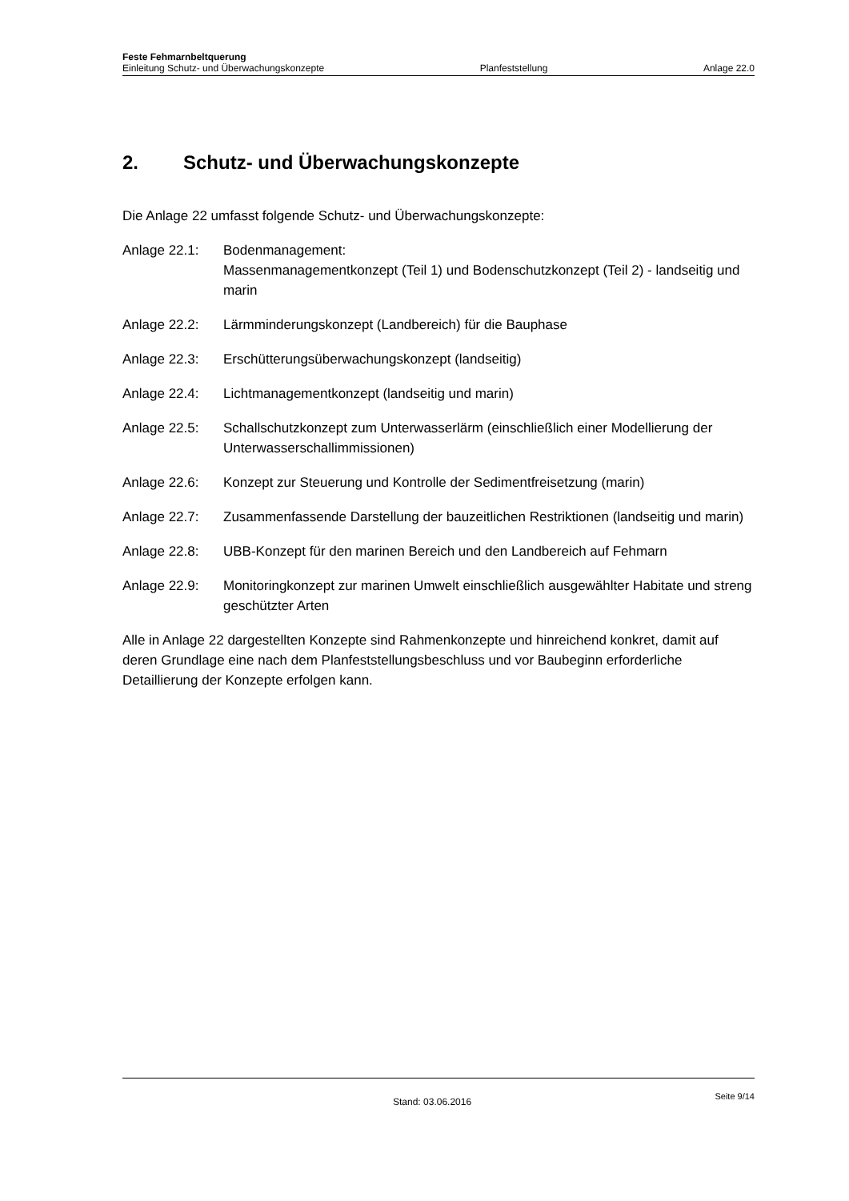Feste Fehmarnbeltquerung
Einleitung Schutz- und Überwachungskonzepte Planfeststellung Anlage 22.0
2. Schutz- und Überwachungskonzepte
Die Anlage 22 umfasst folgende Schutz- und Überwachungskonzepte:
Anlage 22.1: Bodenmanagement:
Massenmanagementkonzept (Teil 1) und Bodenschutzkonzept (Teil 2) - landseitig und marin
Anlage 22.2: Lärmminderungskonzept (Landbereich) für die Bauphase
Anlage 22.3: Erschütterungsüberwachungskonzept (landseitig)
Anlage 22.4: Lichtmanagementkonzept (landseitig und marin)
Anlage 22.5: Schallschutzkonzept zum Unterwasserlärm (einschließlich einer Modellierung der Unterwasserschallimmissionen)
Anlage 22.6: Konzept zur Steuerung und Kontrolle der Sedimentfreisetzung (marin)
Anlage 22.7: Zusammenfassende Darstellung der bauzeitlichen Restriktionen (landseitig und marin)
Anlage 22.8: UBB-Konzept für den marinen Bereich und den Landbereich auf Fehmarn
Anlage 22.9: Monitoringkonzept zur marinen Umwelt einschließlich ausgewählter Habitate und streng geschützter Arten
Alle in Anlage 22 dargestellten Konzepte sind Rahmenkonzepte und hinreichend konkret, damit auf deren Grundlage eine nach dem Planfeststellungsbeschluss und vor Baubeginn erforderliche Detaillierung der Konzepte erfolgen kann.
Stand: 03.06.2016 Seite 9/14